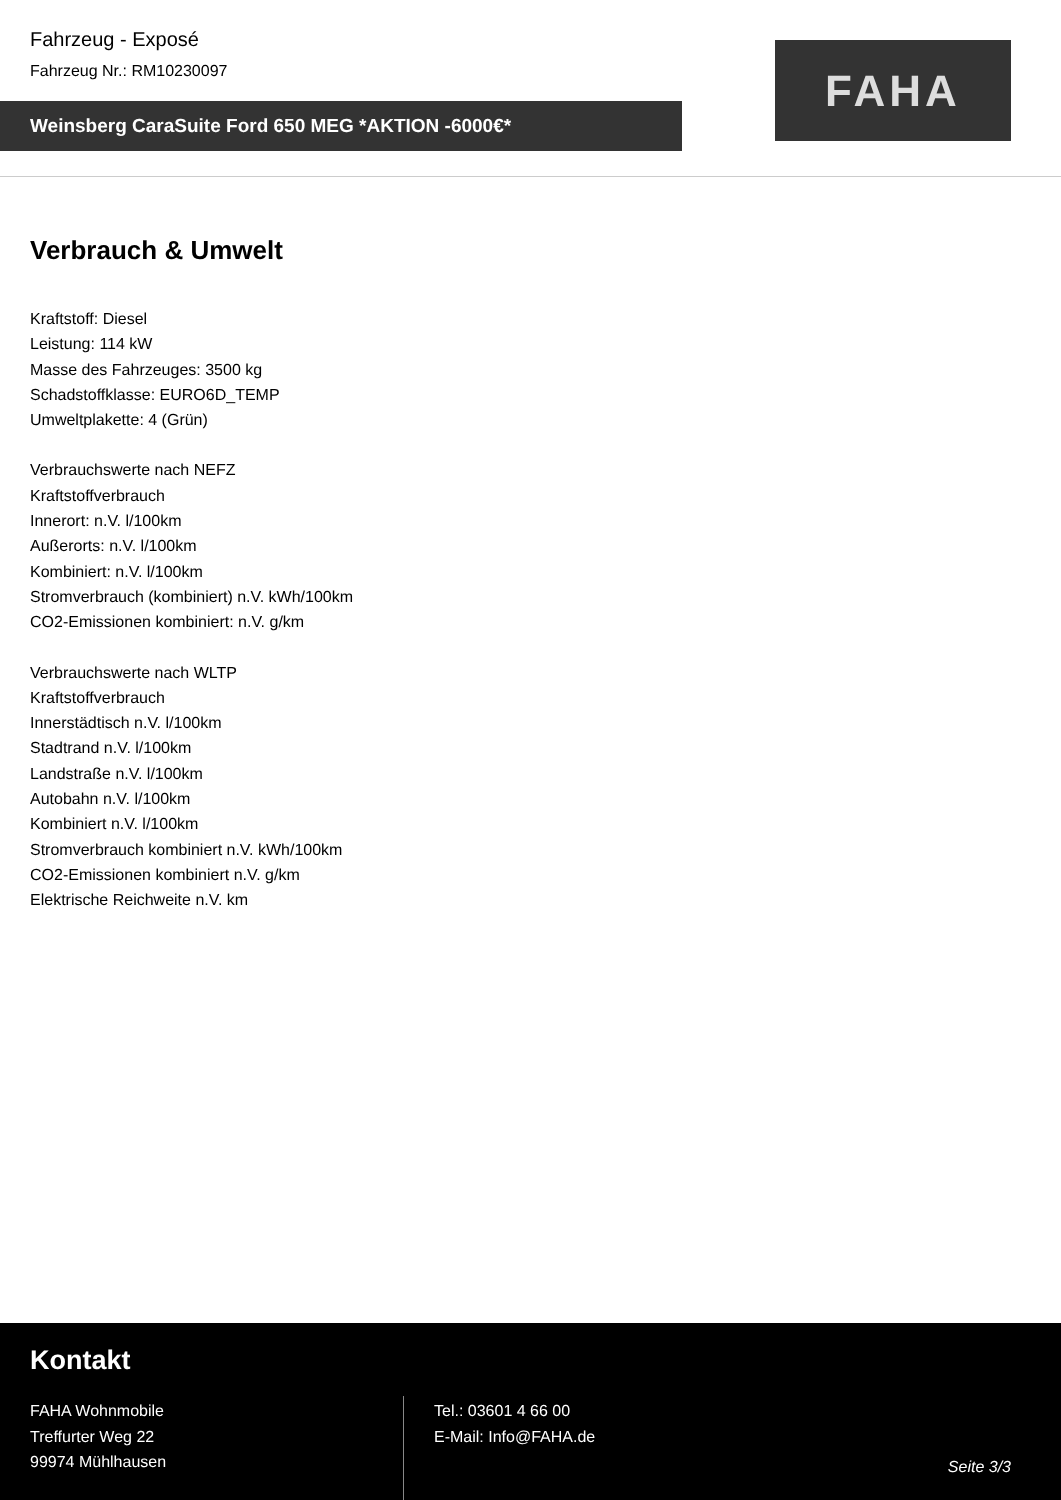Fahrzeug - Exposé
Fahrzeug Nr.: RM10230097
Weinsberg CaraSuite Ford 650 MEG *AKTION -6000€*
FAHA
Verbrauch & Umwelt
Kraftstoff: Diesel
Leistung: 114 kW
Masse des Fahrzeuges: 3500 kg
Schadstoffklasse: EURO6D_TEMP
Umweltplakette: 4 (Grün)
Verbrauchswerte nach NEFZ
Kraftstoffverbrauch
Innerort: n.V. l/100km
Außerorts: n.V. l/100km
Kombiniert: n.V. l/100km
Stromverbrauch (kombiniert) n.V. kWh/100km
CO2-Emissionen kombiniert: n.V. g/km
Verbrauchswerte nach WLTP
Kraftstoffverbrauch
Innerstädtisch n.V. l/100km
Stadtrand n.V. l/100km
Landstraße n.V. l/100km
Autobahn n.V. l/100km
Kombiniert n.V. l/100km
Stromverbrauch kombiniert n.V. kWh/100km
CO2-Emissionen kombiniert n.V. g/km
Elektrische Reichweite n.V. km
Kontakt
FAHA Wohnmobile
Treffurter Weg 22
99974 Mühlhausen
Tel.: 03601 4 66 00
E-Mail: Info@FAHA.de
Seite 3/3